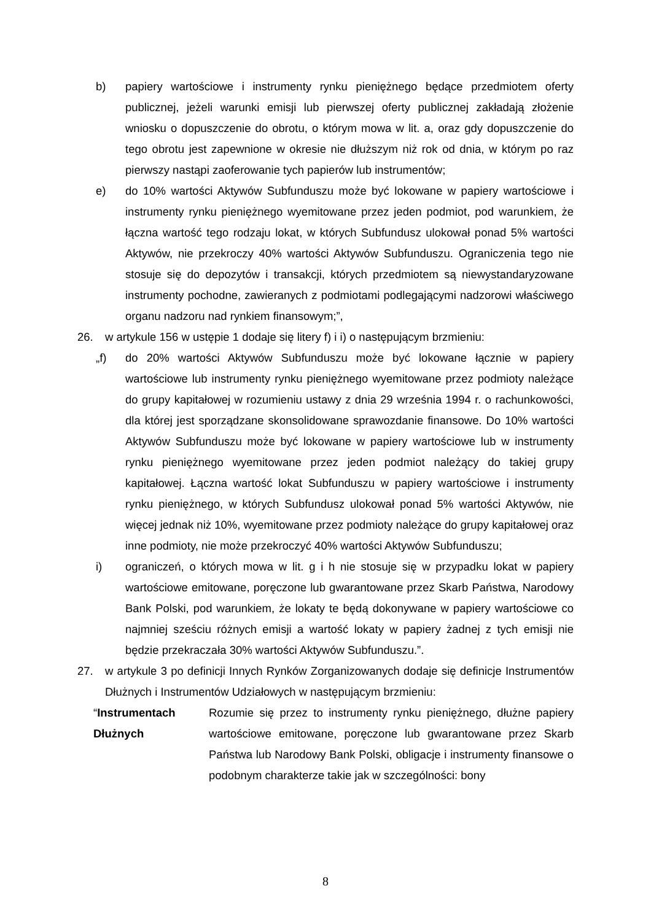b) papiery wartościowe i instrumenty rynku pieniężnego będące przedmiotem oferty publicznej, jeżeli warunki emisji lub pierwszej oferty publicznej zakładają złożenie wniosku o dopuszczenie do obrotu, o którym mowa w lit. a, oraz gdy dopuszczenie do tego obrotu jest zapewnione w okresie nie dłuższym niż rok od dnia, w którym po raz pierwszy nastąpi zaoferowanie tych papierów lub instrumentów;
e) do 10% wartości Aktywów Subfunduszu może być lokowane w papiery wartościowe i instrumenty rynku pieniężnego wyemitowane przez jeden podmiot, pod warunkiem, że łączna wartość tego rodzaju lokat, w których Subfundusz ulokował ponad 5% wartości Aktywów, nie przekroczy 40% wartości Aktywów Subfunduszu. Ograniczenia tego nie stosuje się do depozytów i transakcji, których przedmiotem są niewystandaryzowane instrumenty pochodne, zawieranych z podmiotami podlegającymi nadzorowi właściwego organu nadzoru nad rynkiem finansowym;”,
26. w artykule 156 w ustępie 1 dodaje się litery f) i i) o następującym brzmieniu:
„f) do 20% wartości Aktywów Subfunduszu może być lokowane łącznie w papiery wartościowe lub instrumenty rynku pieniężnego wyemitowane przez podmioty należące do grupy kapitałowej w rozumieniu ustawy z dnia 29 września 1994 r. o rachunkowości, dla której jest sporządzane skonsolidowane sprawozdanie finansowe. Do 10% wartości Aktywów Subfunduszu może być lokowane w papiery wartościowe lub w instrumenty rynku pieniężnego wyemitowane przez jeden podmiot należący do takiej grupy kapitałowej. Łączna wartość lokat Subfunduszu w papiery wartościowe i instrumenty rynku pieniężnego, w których Subfundusz ulokował ponad 5% wartości Aktywów, nie więcej jednak niż 10%, wyemitowane przez podmioty należące do grupy kapitałowej oraz inne podmioty, nie może przekroczyć 40% wartości Aktywów Subfunduszu;
i) ograniczeń, o których mowa w lit. g i h nie stosuje się w przypadku lokat w papiery wartościowe emitowane, poręczone lub gwarantowane przez Skarb Państwa, Narodowy Bank Polski, pod warunkiem, że lokaty te będą dokonywane w papiery wartościowe co najmniej sześciu różnych emisji a wartość lokaty w papiery żadnej z tych emisji nie będzie przekraczała 30% wartości Aktywów Subfunduszu.”.
27. w artykule 3 po definicji Innych Rynków Zorganizowanych dodaje się definicje Instrumentów Dłużnych i Instrumentów Udziałowych w następującym brzmieniu:
“Instrumentach Dłużnych Rozumie się przez to instrumenty rynku pieniężnego, dłużne papiery wartościowe emitowane, poręczone lub gwarantowane przez Skarb Państwa lub Narodowy Bank Polski, obligacje i instrumenty finansowe o podobnym charakterze takie jak w szczególności: bony
8